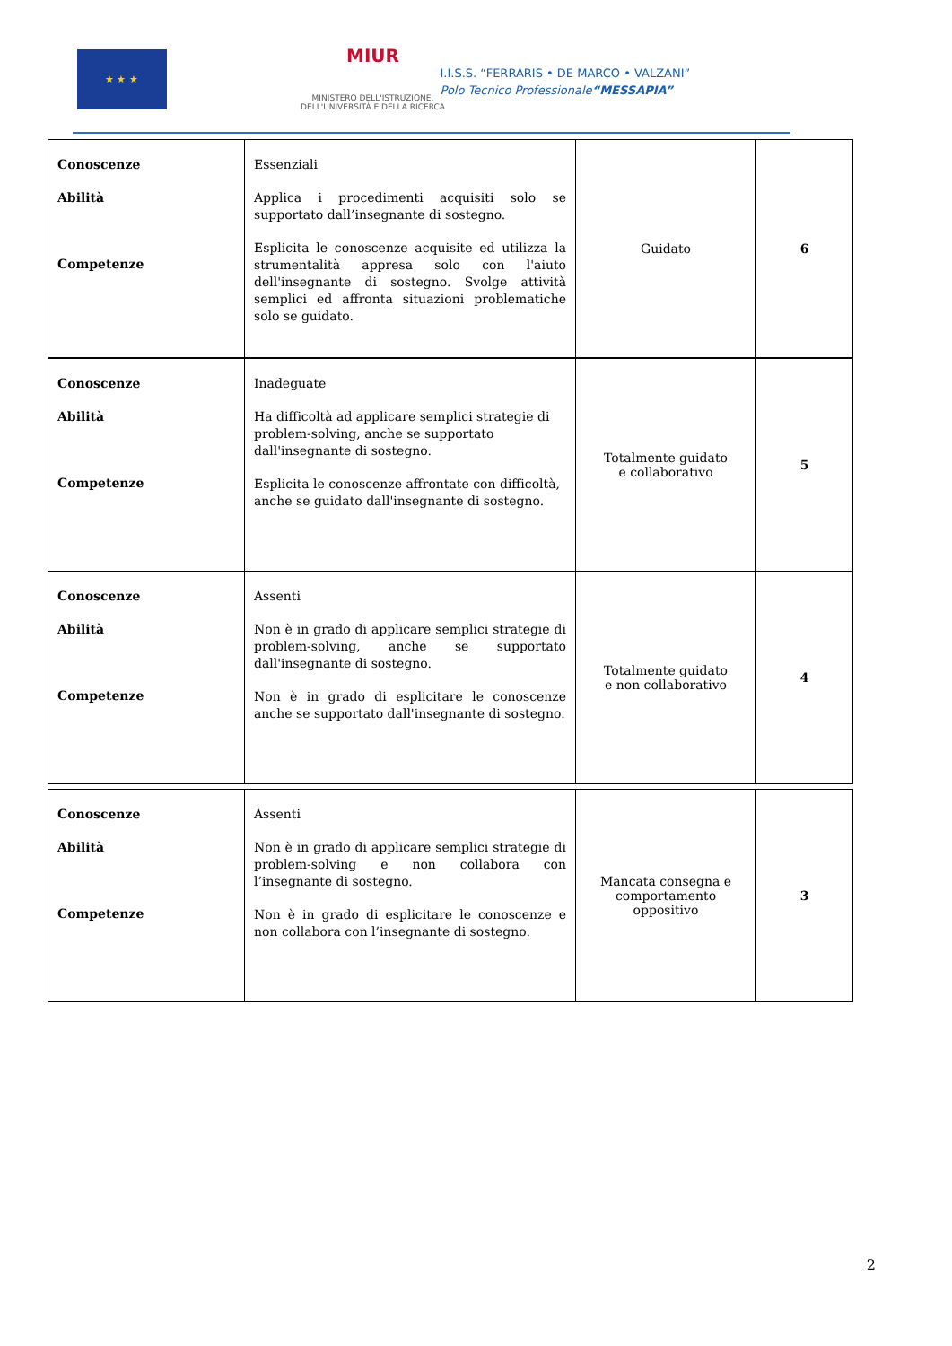★ ★ ★
MIUR
MINISTERO DELL'ISTRUZIONE,
DELL'UNIVERSITÀ E DELLA RICERCA
I.I.S.S. “FERRARIS • DE MARCO • VALZANI”
Polo Tecnico Professionale“MESSAPIA”
| Conoscenze Abilità Competenze | Essenziali Applica i procedimenti acquisiti solo se supportato dall’insegnante di sostegno. Esplicita le conoscenze acquisite ed utilizza la strumentalità appresa solo con l'aiuto dell'insegnante di sostegno. Svolge attività semplici ed affronta situazioni problematiche solo se guidato. | Guidato | 6 |
| Conoscenze Abilità Competenze | Inadeguate Ha difficoltà ad applicare semplici strategie di problem-solving, anche se supportato dall'insegnante di sostegno. Esplicita le conoscenze affrontate con difficoltà, anche se guidato dall'insegnante di sostegno. | Totalmente guidato e collaborativo | 5 |
| Conoscenze Abilità Competenze | Assenti Non è in grado di applicare semplici strategie di problem-solving, anche se supportato dall'insegnante di sostegno. Non è in grado di esplicitare le conoscenze anche se supportato dall'insegnante di sostegno. | Totalmente guidato e non collaborativo | 4 |
| Conoscenze Abilità Competenze | Assenti Non è in grado di applicare semplici strategie di problem-solving e non collabora con l’insegnante di sostegno. Non è in grado di esplicitare le conoscenze e non collabora con l’insegnante di sostegno. | Mancata consegna e comportamento oppositivo | 3 |
2